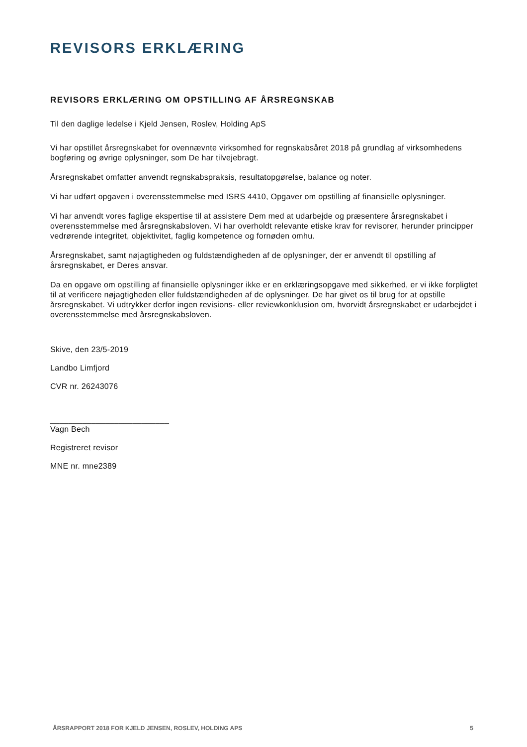REVISORS ERKLÆRING
REVISORS ERKLÆRING OM OPSTILLING AF ÅRSREGNSKAB
Til den daglige ledelse i Kjeld Jensen, Roslev, Holding ApS
Vi har opstillet årsregnskabet for ovennævnte virksomhed for regnskabsåret 2018 på grundlag af virksomhedens bogføring og øvrige oplysninger, som De har tilvejebragt.
Årsregnskabet omfatter anvendt regnskabspraksis, resultatopgørelse, balance og noter.
Vi har udført opgaven i overensstemmelse med ISRS 4410, Opgaver om opstilling af finansielle oplysninger.
Vi har anvendt vores faglige ekspertise til at assistere Dem med at udarbejde og præsentere årsregnskabet i overensstemmelse med årsregnskabsloven. Vi har overholdt relevante etiske krav for revisorer, herunder principper vedrørende integritet, objektivitet, faglig kompetence og fornøden omhu.
Årsregnskabet, samt nøjagtigheden og fuldstændigheden af de oplysninger, der er anvendt til opstilling af årsregnskabet, er Deres ansvar.
Da en opgave om opstilling af finansielle oplysninger ikke er en erklæringsopgave med sikkerhed, er vi ikke forpligtet til at verificere nøjagtigheden eller fuldstændigheden af de oplysninger, De har givet os til brug for at opstille årsregnskabet. Vi udtrykker derfor ingen revisions- eller reviewkonklusion om, hvorvidt årsregnskabet er udarbejdet i overensstemmelse med årsregnskabsloven.
Skive, den 23/5-2019
Landbo Limfjord
CVR nr. 26243076
__________________________
Vagn Bech
Registreret revisor
MNE nr. mne2389
ÅRSRAPPORT 2018 FOR KJELD JENSEN, ROSLEV, HOLDING APS 5